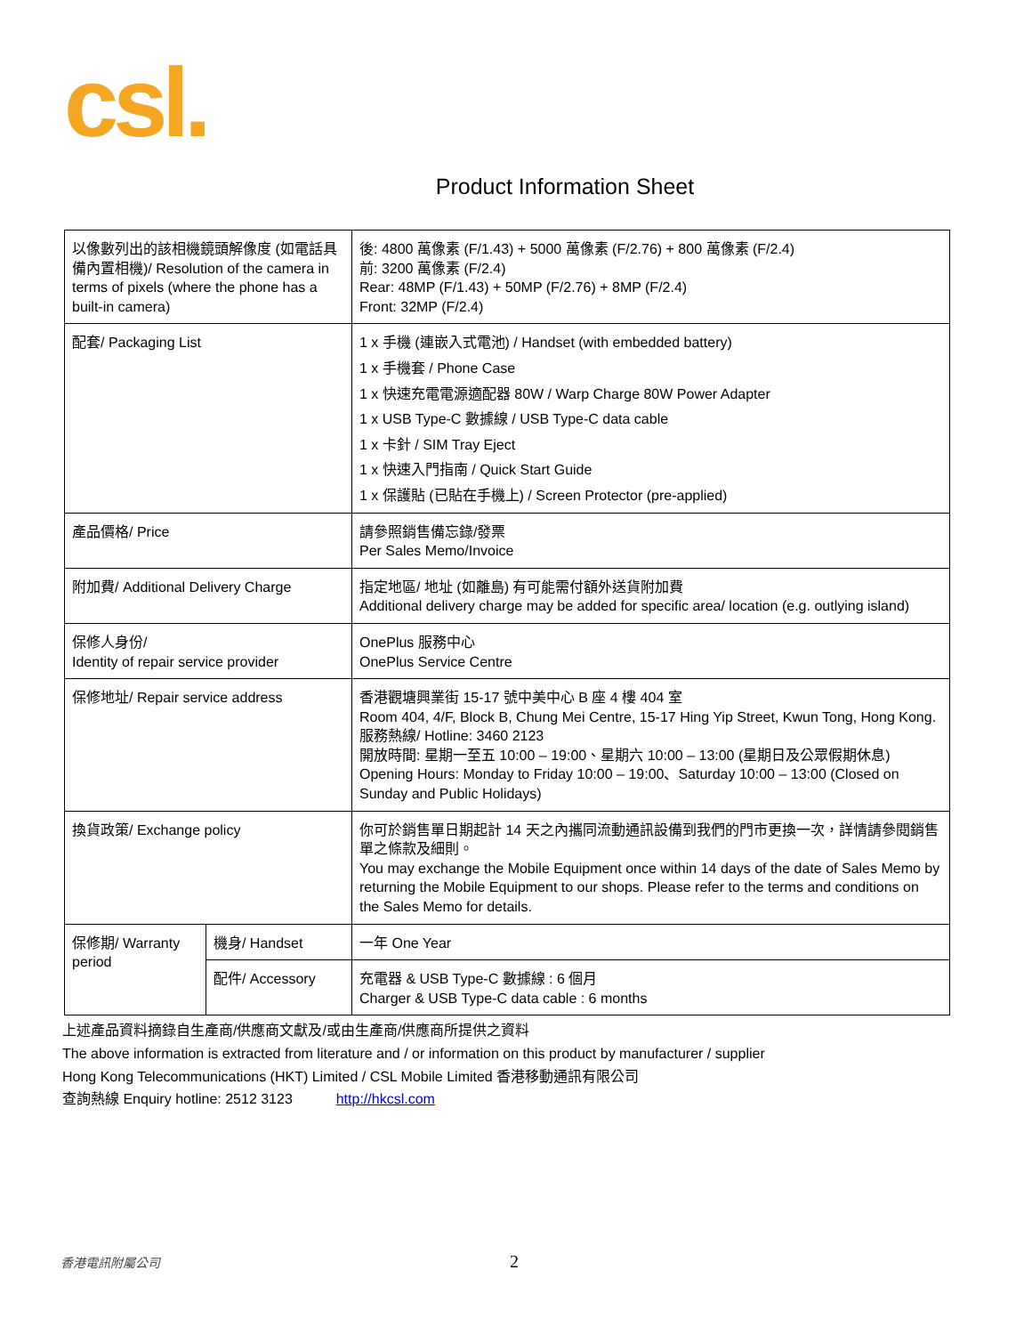csl.
Product Information Sheet
| 以像數列出的該相機鏡頭解像度 (如電話具備內置相機)/ Resolution of the camera in terms of pixels (where the phone has a built-in camera) | | 後: 4800 萬像素 (F/1.43) + 5000 萬像素 (F/2.76) + 800 萬像素 (F/2.4) 前: 3200 萬像素 (F/2.4) Rear: 48MP (F/1.43) + 50MP (F/2.76) + 8MP (F/2.4) Front: 32MP (F/2.4) |
| 配套/ Packaging List | | 1 x 手機 (連嵌入式電池) / Handset (with embedded battery) 1 x 手機套 / Phone Case 1 x 快速充電電源適配器 80W / Warp Charge 80W Power Adapter 1 x USB Type-C 數據線 / USB Type-C data cable 1 x 卡針 / SIM Tray Eject 1 x 快速入門指南 / Quick Start Guide 1 x 保護貼 (已貼在手機上) / Screen Protector (pre-applied) |
| 產品價格/ Price | | 請參照銷售備忘錄/發票 Per Sales Memo/Invoice |
| 附加費/ Additional Delivery Charge | | 指定地區/ 地址 (如離島) 有可能需付額外送貨附加費 Additional delivery charge may be added for specific area/ location (e.g. outlying island) |
| 保修人身份/ Identity of repair service provider | | OnePlus 服務中心 OnePlus Service Centre |
| 保修地址/ Repair service address | | 香港觀塘興業街 15-17 號中美中心 B 座 4 樓 404 室 Room 404, 4/F, Block B, Chung Mei Centre, 15-17 Hing Yip Street, Kwun Tong, Hong Kong. 服務熱線/ Hotline: 3460 2123 開放時間: 星期一至五 10:00 – 19:00、星期六 10:00 – 13:00 (星期日及公眾假期休息) Opening Hours: Monday to Friday 10:00 – 19:00、Saturday 10:00 – 13:00 (Closed on Sunday and Public Holidays) |
| 換貨政策/ Exchange policy | | 你可於銷售單日期起計 14 天之內攜同流動通訊設備到我們的門市更換一次，詳情請參閱銷售單之條款及細則。 You may exchange the Mobile Equipment once within 14 days of the date of Sales Memo by returning the Mobile Equipment to our shops. Please refer to the terms and conditions on the Sales Memo for details. |
| 保修期/ Warranty period | 機身/ Handset | 一年 One Year |
| | 配件/ Accessory | 充電器 & USB Type-C 數據線 : 6 個月 Charger & USB Type-C data cable : 6 months |
上述產品資料摘錄自生產商/供應商文獻及/或由生產商/供應商所提供之資料
The above information is extracted from literature and / or information on this product by manufacturer / supplier
Hong Kong Telecommunications (HKT) Limited / CSL Mobile Limited 香港移動通訊有限公司
查詢熱線 Enquiry hotline: 2512 3123 http://hkcsl.com
香港電訊附屬公司 2